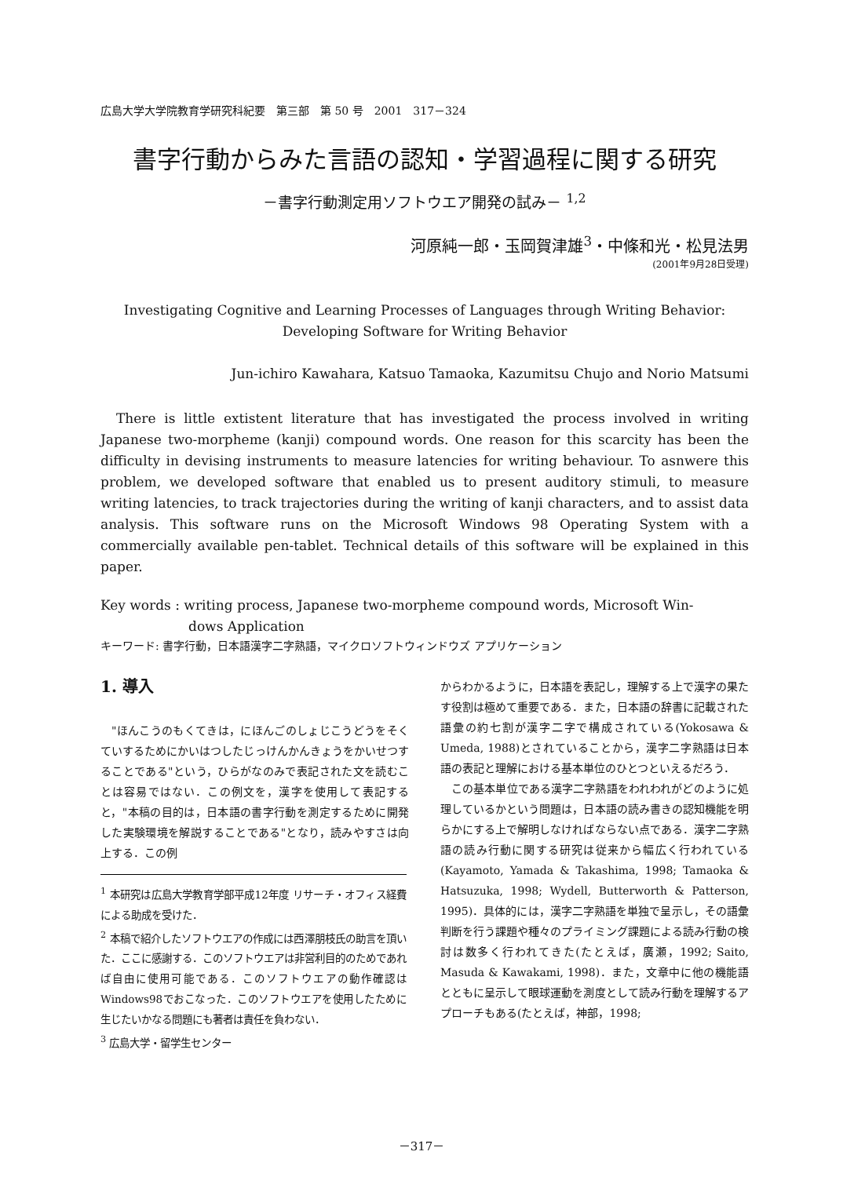広島大学大学院教育学研究科紀要　第三部　第 50 号　2001　317－324
書字行動からみた言語の認知・学習過程に関する研究
－書字行動測定用ソフトウエア開発の試み－ <sup>1,2</sup>
河原純一郎・玉岡賀津雄<sup>3</sup>・中條和光・松見法男
(2001年9月28日受理)
Investigating Cognitive and Learning Processes of Languages through Writing Behavior:
Developing Software for Writing Behavior
Jun-ichiro Kawahara, Katsuo Tamaoka, Kazumitsu Chujo and Norio Matsumi
There is little extistent literature that has investigated the process involved in writing Japanese two-morpheme (kanji) compound words. One reason for this scarcity has been the difficulty in devising instruments to measure latencies for writing behaviour. To asnwere this problem, we developed software that enabled us to present auditory stimuli, to measure writing latencies, to track trajectories during the writing of kanji characters, and to assist data analysis. This software runs on the Microsoft Windows 98 Operating System with a commercially available pen-tablet. Technical details of this software will be explained in this paper.
Key words : writing process, Japanese two-morpheme compound words, Microsoft Win-
dows Application
キーワード: 書字行動，日本語漢字二字熟語，マイクロソフトウィンドウズ アプリケーション
1. 導入
"ほんこうのもくてきは，にほんごのしょじこうどうをそくていするためにかいはつしたじっけんかんきょうをかいせつすることである"という，ひらがなのみで表記された文を読むことは容易ではない．この例文を，漢字を使用して表記すると，"本稿の目的は，日本語の書字行動を測定するために開発した実験環境を解説することである"となり，読みやすさは向上する．この例
<sup>1</sup> 本研究は広島大学教育学部平成12年度 リサーチ・オフィス経費による助成を受けた．
<sup>2</sup> 本稿で紹介したソフトウエアの作成には西澤朋枝氏の助言を頂いた．ここに感謝する．このソフトウエアは非営利目的のためであれば自由に使用可能である．このソフトウエアの動作確認はWindows98でおこなった．このソフトウエアを使用したために生じたいかなる問題にも著者は責任を負わない．
<sup>3</sup> 広島大学・留学生センター
からわかるように，日本語を表記し，理解する上で漢字の果たす役割は極めて重要である．また，日本語の辞書に記載された語彙の約七割が漢字二字で構成されている(Yokosawa & Umeda, 1988)とされていることから，漢字二字熟語は日本語の表記と理解における基本単位のひとつといえるだろう．
この基本単位である漢字二字熟語をわれわれがどのように処理しているかという問題は，日本語の読み書きの認知機能を明らかにする上で解明しなければならない点である．漢字二字熟語の読み行動に関する研究は従来から幅広く行われている(Kayamoto, Yamada & Takashima, 1998; Tamaoka & Hatsuzuka, 1998; Wydell, Butterworth & Patterson, 1995)．具体的には，漢字二字熟語を単独で呈示し，その語彙判断を行う課題や種々のプライミング課題による読み行動の検討は数多く行われてきた(たとえば，廣瀬，1992; Saito, Masuda & Kawakami, 1998)．また，文章中に他の機能語とともに呈示して眼球運動を測度として読み行動を理解するアプローチもある(たとえば，神部，1998;
－317－